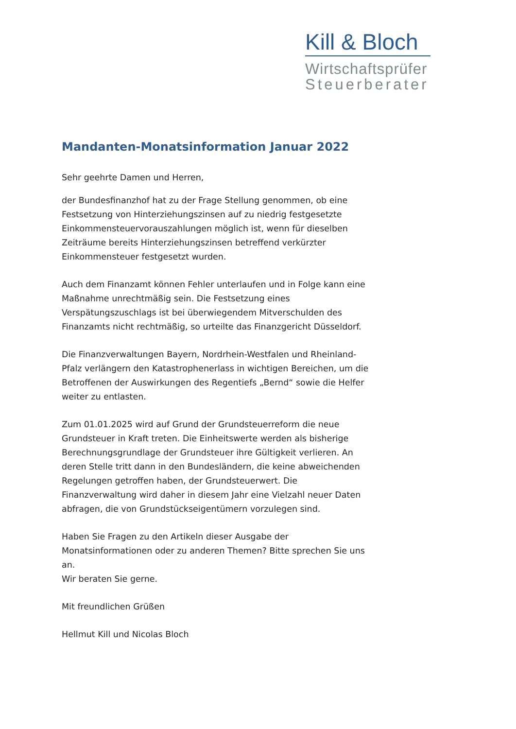Kill & Bloch
Wirtschaftsprüfer
Steuerberater
Mandanten-Monatsinformation Januar 2022
Sehr geehrte Damen und Herren,
der Bundesfinanzhof hat zu der Frage Stellung genommen, ob eine Festsetzung von Hinterziehungszinsen auf zu niedrig festgesetzte Einkommensteuervorauszahlungen möglich ist, wenn für dieselben Zeiträume bereits Hinterziehungszinsen betreffend verkürzter Einkommensteuer festgesetzt wurden.
Auch dem Finanzamt können Fehler unterlaufen und in Folge kann eine Maßnahme unrechtmäßig sein. Die Festsetzung eines Verspätungszuschlags ist bei überwiegendem Mitverschulden des Finanzamts nicht rechtmäßig, so urteilte das Finanzgericht Düsseldorf.
Die Finanzverwaltungen Bayern, Nordrhein-Westfalen und Rheinland-Pfalz verlängern den Katastrophenerlass in wichtigen Bereichen, um die Betroffenen der Auswirkungen des Regentiefs „Bernd“ sowie die Helfer weiter zu entlasten.
Zum 01.01.2025 wird auf Grund der Grundsteuerreform die neue Grundsteuer in Kraft treten. Die Einheitswerte werden als bisherige Berechnungsgrundlage der Grundsteuer ihre Gültigkeit verlieren. An deren Stelle tritt dann in den Bundesländern, die keine abweichenden Regelungen getroffen haben, der Grundsteuerwert. Die Finanzverwaltung wird daher in diesem Jahr eine Vielzahl neuer Daten abfragen, die von Grundstückseigentümern vorzulegen sind.
Haben Sie Fragen zu den Artikeln dieser Ausgabe der Monatsinformationen oder zu anderen Themen? Bitte sprechen Sie uns an.
Wir beraten Sie gerne.
Mit freundlichen Grüßen
Hellmut Kill und Nicolas Bloch